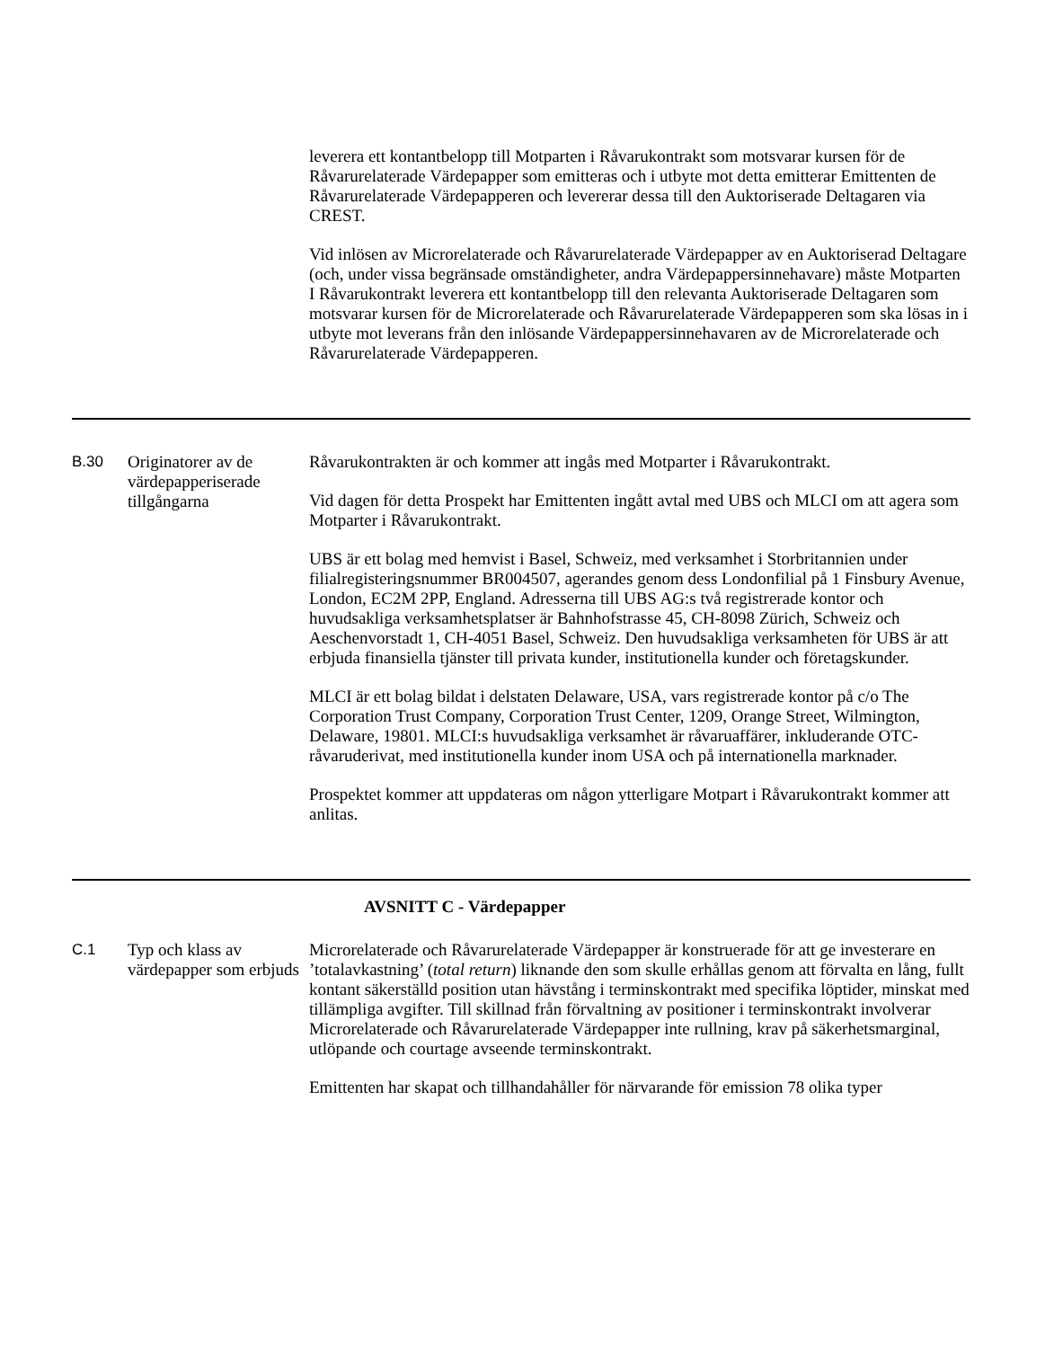leverera ett kontantbelopp till Motparten i Råvarukontrakt som motsvarar kursen för de Råvarurelaterade Värdepapper som emitteras och i utbyte mot detta emitterar Emittenten de Råvarurelaterade Värdepapperen och levererar dessa till den Auktoriserade Deltagaren via CREST.
Vid inlösen av Microrelaterade och Råvarurelaterade Värdepapper av en Auktoriserad Deltagare (och, under vissa begränsade omständigheter, andra Värdepappersinnehavare) måste Motparten I Råvarukontrakt leverera ett kontantbelopp till den relevanta Auktoriserade Deltagaren som motsvarar kursen för de Microrelaterade och Råvarurelaterade Värdepapperen som ska lösas in i utbyte mot leverans från den inlösande Värdepappersinnehavaren av de Microrelaterade och Råvarurelaterade Värdepapperen.
B.30 Originatorer av de värdepapperiserade tillgångarna
Råvarukontrakten är och kommer att ingås med Motparter i Råvarukontrakt.
Vid dagen för detta Prospekt har Emittenten ingått avtal med UBS och MLCI om att agera som Motparter i Råvarukontrakt.
UBS är ett bolag med hemvist i Basel, Schweiz, med verksamhet i Storbritannien under filialregisteringsnummer BR004507, agerandes genom dess Londonfilial på 1 Finsbury Avenue, London, EC2M 2PP, England. Adresserna till UBS AG:s två registrerade kontor och huvudsakliga verksamhetsplatser är Bahnhofstrasse 45, CH-8098 Zürich, Schweiz och Aeschenvorstadt 1, CH-4051 Basel, Schweiz. Den huvudsakliga verksamheten för UBS är att erbjuda finansiella tjänster till privata kunder, institutionella kunder och företagskunder.
MLCI är ett bolag bildat i delstaten Delaware, USA, vars registrerade kontor på c/o The Corporation Trust Company, Corporation Trust Center, 1209, Orange Street, Wilmington, Delaware, 19801. MLCI:s huvudsakliga verksamhet är råvaruaffärer, inkluderande OTC-råvaruderivat, med institutionella kunder inom USA och på internationella marknader.
Prospektet kommer att uppdateras om någon ytterligare Motpart i Råvarukontrakt kommer att anlitas.
AVSNITT C - Värdepapper
C.1 Typ och klass av värdepapper som erbjuds
Microrelaterade och Råvarurelaterade Värdepapper är konstruerade för att ge investerare en ’totalavkastning’ (total return) liknande den som skulle erhållas genom att förvalta en lång, fullt kontant säkerställd position utan hävstång i terminskontrakt med specifika löptider, minskat med tillämpliga avgifter. Till skillnad från förvaltning av positioner i terminskontrakt involverar Microrelaterade och Råvarurelaterade Värdepapper inte rullning, krav på säkerhetsmarginal, utlöpande och courtage avseende terminskontrakt.
Emittenten har skapat och tillhandahåller för närvarande för emission 78 olika typer